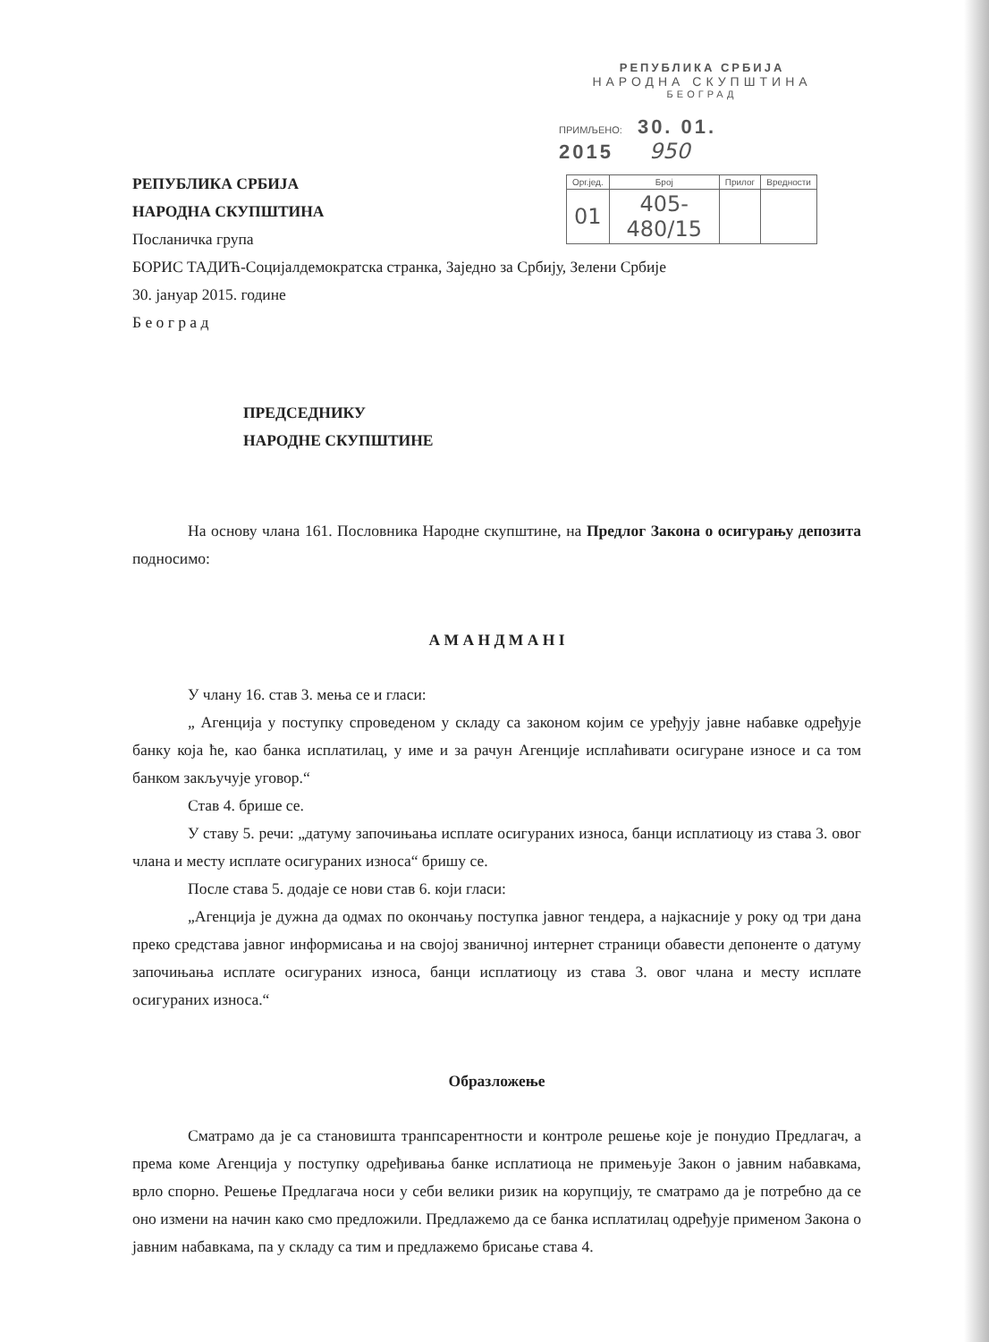РЕПУБЛИКА СРБИЈА
НАРОДНА СКУПШТИНА
БЕОГРАД
ПРИМЉЕНО: 30. 01. 2015 950
| Орг.јед. | Број | Прилог | Вредности |
| --- | --- | --- | --- |
| 01 | 405-480/15 | | |
РЕПУБЛИКА СРБИЈА
НАРОДНА СКУПШТИНА
Посланичка група
БОРИС ТАДИЋ-Социјалдемократска странка, Заједно за Србију, Зелени Србије
30. јануар 2015. године
Б е о г р а д
ПРЕДСЕДНИКУ
НАРОДНЕ СКУПШТИНЕ
На основу члана 161. Пословника Народне скупштине, на Предлог Закона о осигурању депозита подносимо:
А М А Н Д М А Н I
У члану 16. став 3. мења се и гласи:
„ Агенција у поступку спроведеном у складу са законом којим се уређују јавне набавке одређује банку која ће, као банка исплатилац, у име и за рачун Агенције исплаћивати осигуране износе и са том банком закључује уговор.“
Став 4. брише се.
У ставу 5. речи: „датуму започињања исплате осигураних износа, банци исплатиоцу из става 3. овог члана и месту исплате осигураних износа“ бришу се.
После става 5. додаје се нови став 6. који гласи:
„Агенција је дужна да одмах по окончању поступка јавног тендера, а најкасније у року од три дана преко средстава јавног информисања и на својој званичној интернет страници обавести депоненте о датуму започињања исплате осигураних износа, банци исплатиоцу из става 3. овог члана и месту исплате осигураних износа.“
Образложење
Сматрамо да је са становишта транпсарентности и контроле решење које је понудио Предлагач, а према коме Агенција у поступку одређивања банке исплатиоца не примењује Закон о јавним набавкама, врло спорно. Решење Предлагача носи у себи велики ризик на корупцију, те сматрамо да је потребно да се оно измени на начин како смо предложили. Предлажемо да се банка исплатилац одређује применом Закона о јавним набавкама, па у складу са тим и предлажемо брисање става 4.